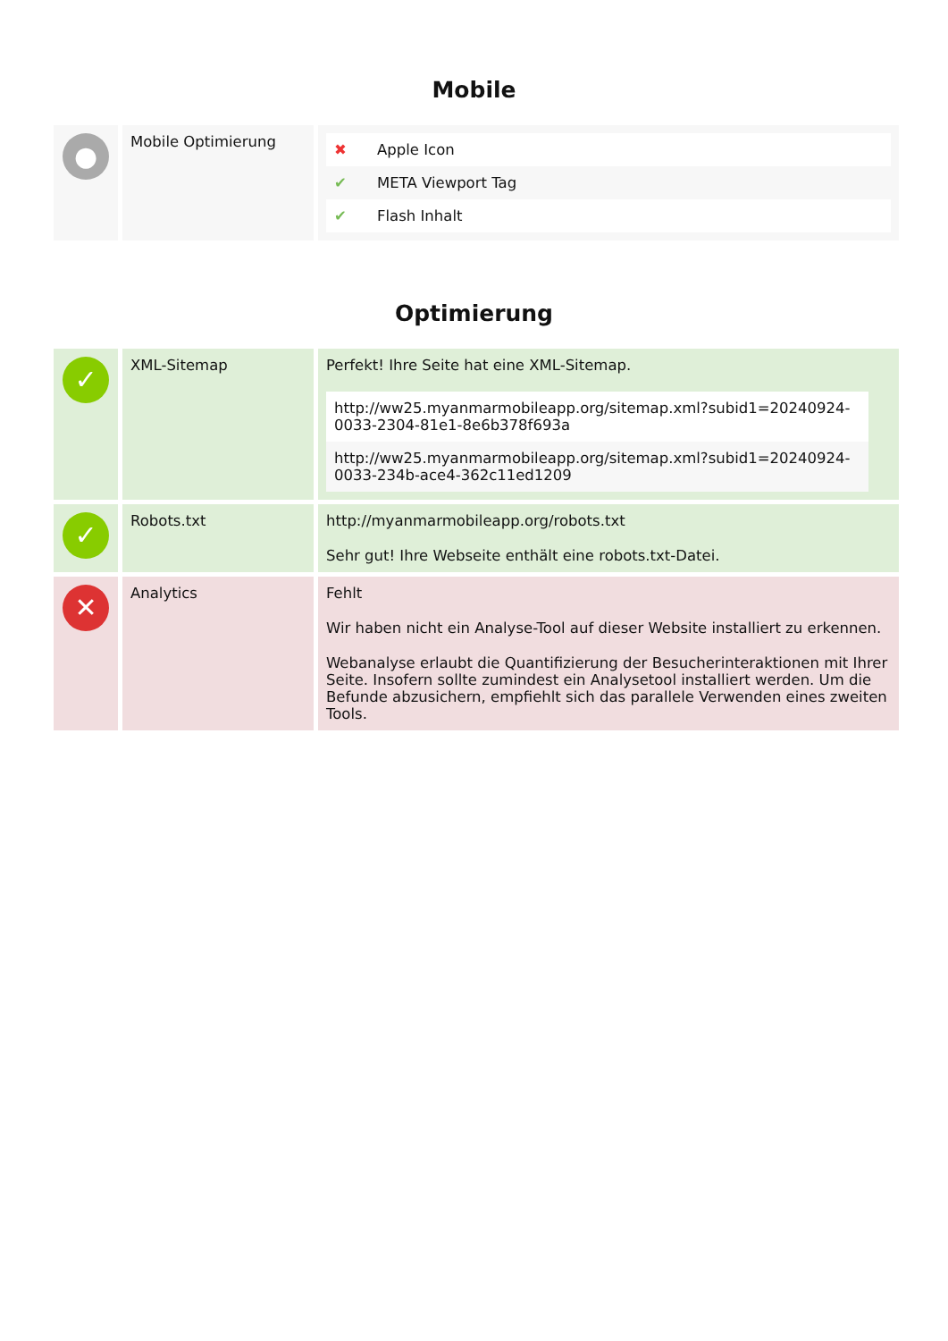Mobile
| ● | Mobile Optimierung | / ✖ / Apple Icon / / ✔ / META Viewport Tag / / ✔ / Flash Inhalt / |
Optimierung
| ✓ | XML-Sitemap | Perfekt! Ihre Seite hat eine XML-Sitemap. / http://ww25.myanmarmobileapp.org/sitemap.xml?subid1=20240924-0033-2304-81e1-8e6b378f693a / / http://ww25.myanmarmobileapp.org/sitemap.xml?subid1=20240924-0033-234b-ace4-362c11ed1209 / |
| ✓ | Robots.txt | http://myanmarmobileapp.org/robots.txt Sehr gut! Ihre Webseite enthält eine robots.txt-Datei. |
| ✕ | Analytics | Fehlt Wir haben nicht ein Analyse-Tool auf dieser Website installiert zu erkennen. Webanalyse erlaubt die Quantifizierung der Besucherinteraktionen mit Ihrer Seite. Insofern sollte zumindest ein Analysetool installiert werden. Um die Befunde abzusichern, empfiehlt sich das parallele Verwenden eines zweiten Tools. |